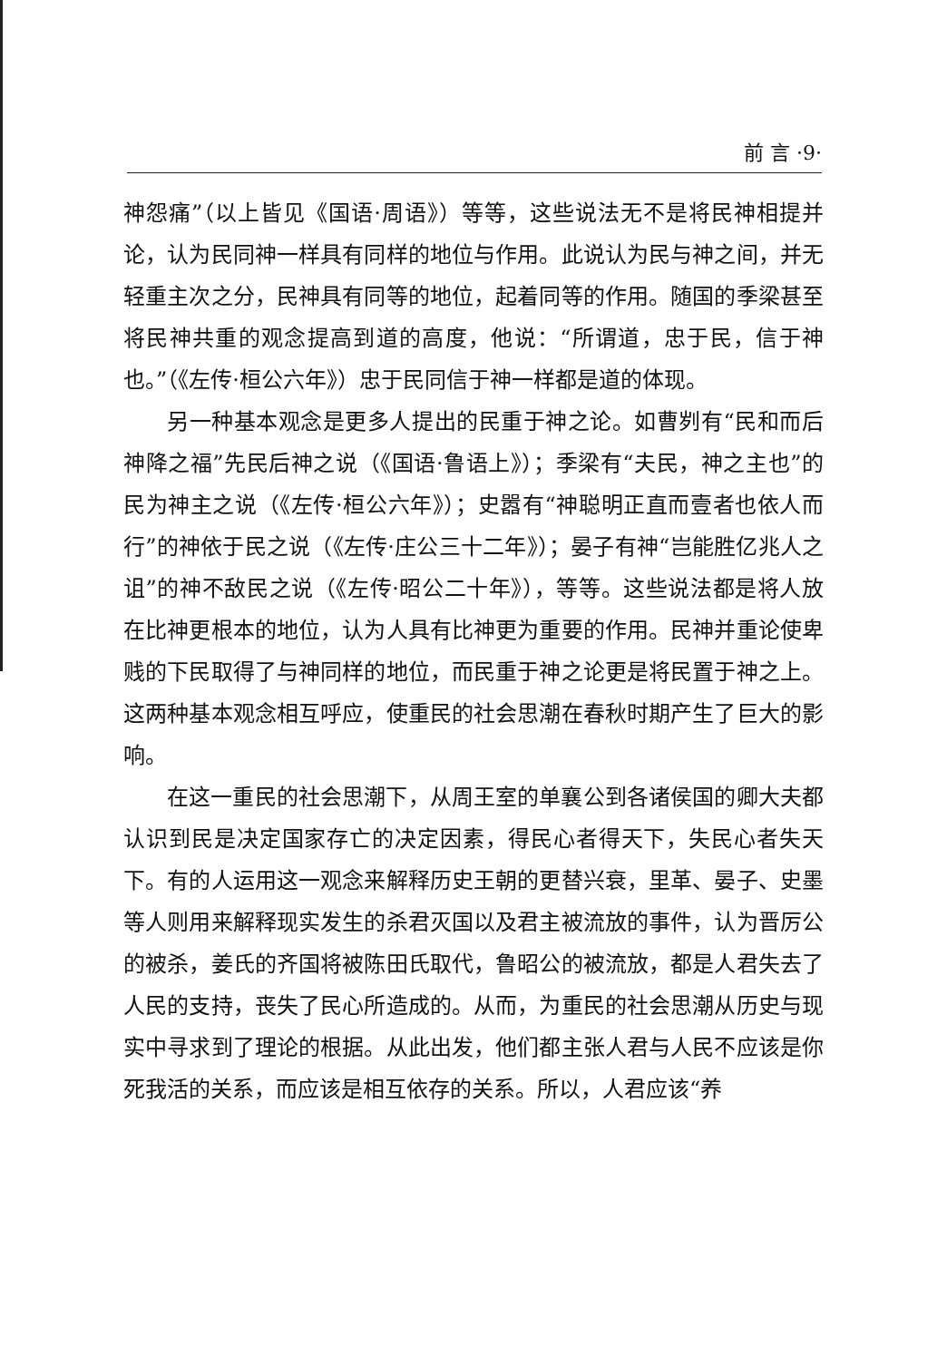前 言 ·9·
神怨痛”（以上皆见《国语·周语》）等等，这些说法无不是将民神相提并论，认为民同神一样具有同样的地位与作用。此说认为民与神之间，并无轻重主次之分，民神具有同等的地位，起着同等的作用。随国的季梁甚至将民神共重的观念提高到道的高度，他说：“所谓道，忠于民，信于神也。”（《左传·桓公六年》）忠于民同信于神一样都是道的体现。
另一种基本观念是更多人提出的民重于神之论。如曹刿有“民和而后神降之福”先民后神之说（《国语·鲁语上》）；季梁有“夫民，神之主也”的民为神主之说（《左传·桓公六年》）；史嚣有“神聪明正直而壹者也依人而行”的神依于民之说（《左传·庄公三十二年》）；晏子有神“岂能胜亿兆人之诅”的神不敌民之说（《左传·昭公二十年》），等等。这些说法都是将人放在比神更根本的地位，认为人具有比神更为重要的作用。民神并重论使卑贱的下民取得了与神同样的地位，而民重于神之论更是将民置于神之上。这两种基本观念相互呼应，使重民的社会思潮在春秋时期产生了巨大的影响。
在这一重民的社会思潮下，从周王室的单襄公到各诸侯国的卿大夫都认识到民是决定国家存亡的决定因素，得民心者得天下，失民心者失天下。有的人运用这一观念来解释历史王朝的更替兴衰，里革、晏子、史墨等人则用来解释现实发生的杀君灭国以及君主被流放的事件，认为晋厉公的被杀，姜氏的齐国将被陈田氏取代，鲁昭公的被流放，都是人君失去了人民的支持，丧失了民心所造成的。从而，为重民的社会思潮从历史与现实中寻求到了理论的根据。从此出发，他们都主张人君与人民不应该是你死我活的关系，而应该是相互依存的关系。所以，人君应该“养